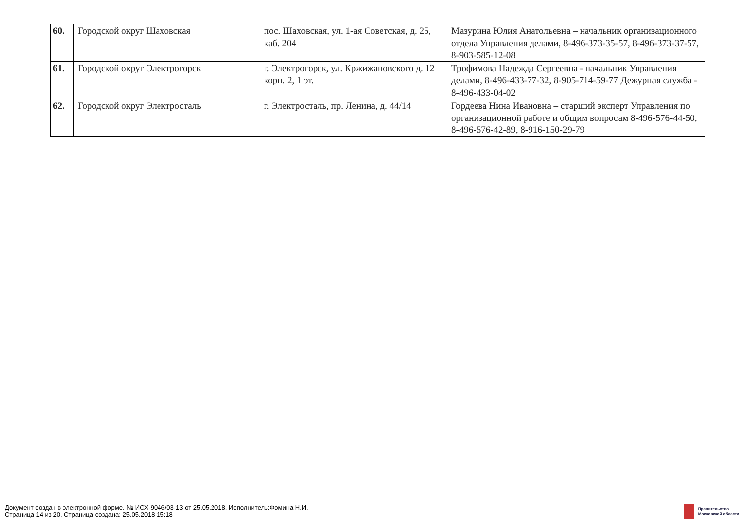| 60. | Городской округ Шаховская | пос. Шаховская, ул. 1-ая Советская, д. 25, каб. 204 | Мазурина Юлия Анатольевна – начальник организационного отдела Управления делами, 8-496-373-35-57, 8-496-373-37-57, 8-903-585-12-08 |
| 61. | Городской округ Электрогорск | г. Электрогорск, ул. Кржижановского д. 12 корп. 2, 1 эт. | Трофимова Надежда Сергеевна - начальник Управления делами, 8-496-433-77-32, 8-905-714-59-77 Дежурная служба - 8-496-433-04-02 |
| 62. | Городской округ Электросталь | г. Электросталь, пр. Ленина, д. 44/14 | Гордеева Нина Ивановна – старший эксперт Управления по организационной работе и общим вопросам 8-496-576-44-50, 8-496-576-42-89, 8-916-150-29-79 |
Документ создан в электронной форме. № ИСХ-9046/03-13 от 25.05.2018. Исполнитель:Фомина Н.И.
Страница 14 из 20. Страница создана: 25.05.2018 15:18
Правительство
Московской области